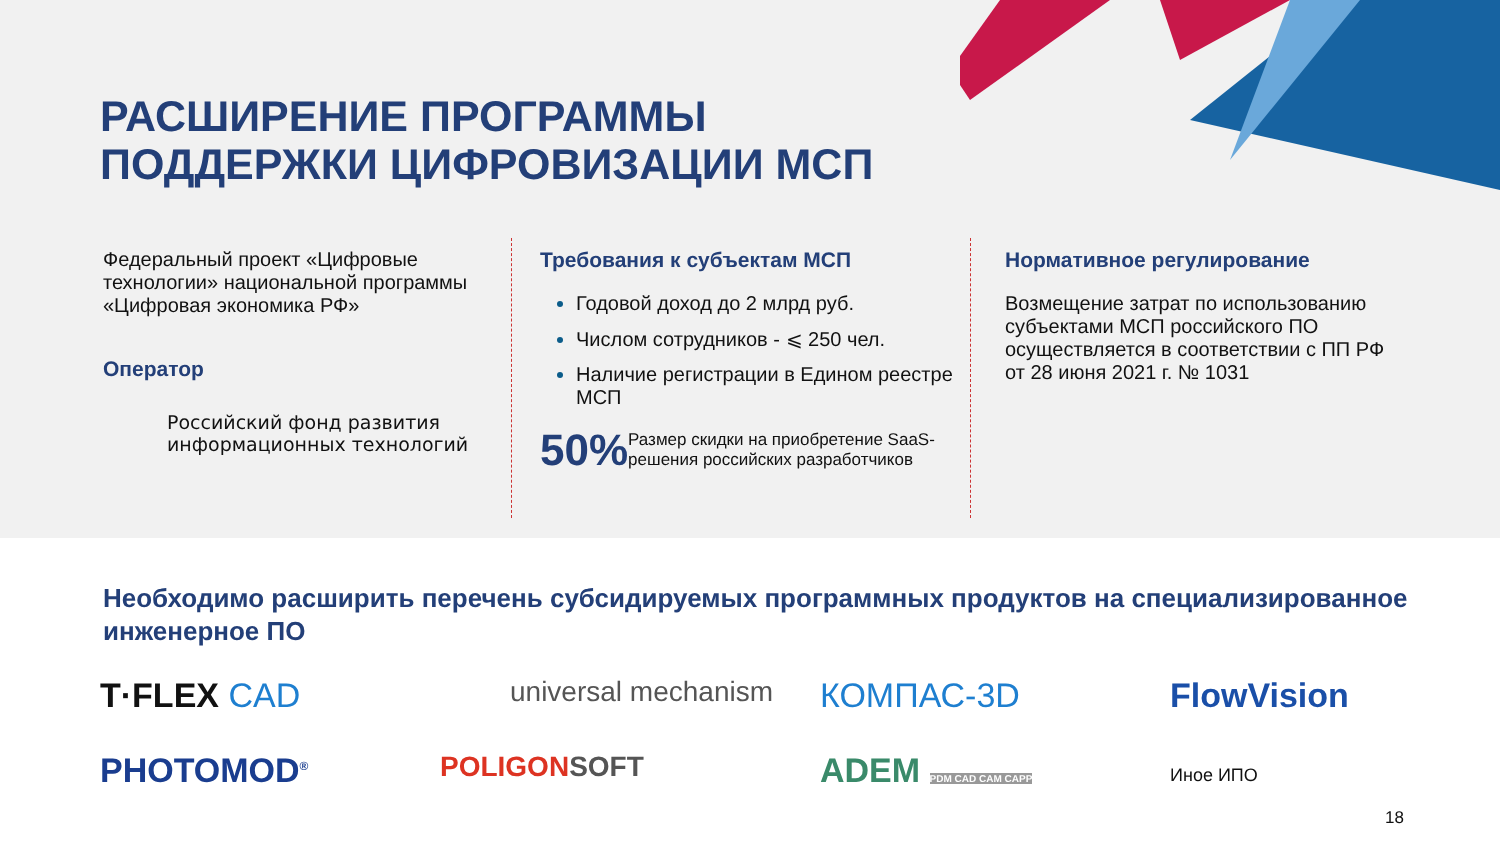РАСШИРЕНИЕ ПРОГРАММЫ
ПОДДЕРЖКИ ЦИФРОВИЗАЦИИ МСП
Федеральный проект «Цифровые технологии» национальной программы «Цифровая экономика РФ»
Оператор
Российский фонд развития информационных технологий
Требования к субъектам МСП
Годовой доход до 2 млрд руб.
Числом сотрудников - ⩽ 250 чел.
Наличие регистрации в Едином реестре МСП
50%
Размер скидки на приобретение SaaS-решения российских разработчиков
Нормативное регулирование
Возмещение затрат по использованию субъектами МСП российского ПО осуществляется в соответствии с ПП РФ от 28 июня 2021 г. № 1031
Необходимо расширить перечень субсидируемых программных продуктов на специализированное инженерное ПО
T·FLEX CAD
universal mechanism
КОМПАС-3D
FlowVision
PHOTOMOD<sup>®</sup>
POLIGONSOFT
ADEM PDM CAD CAM CAPP
Иное ИПО
18